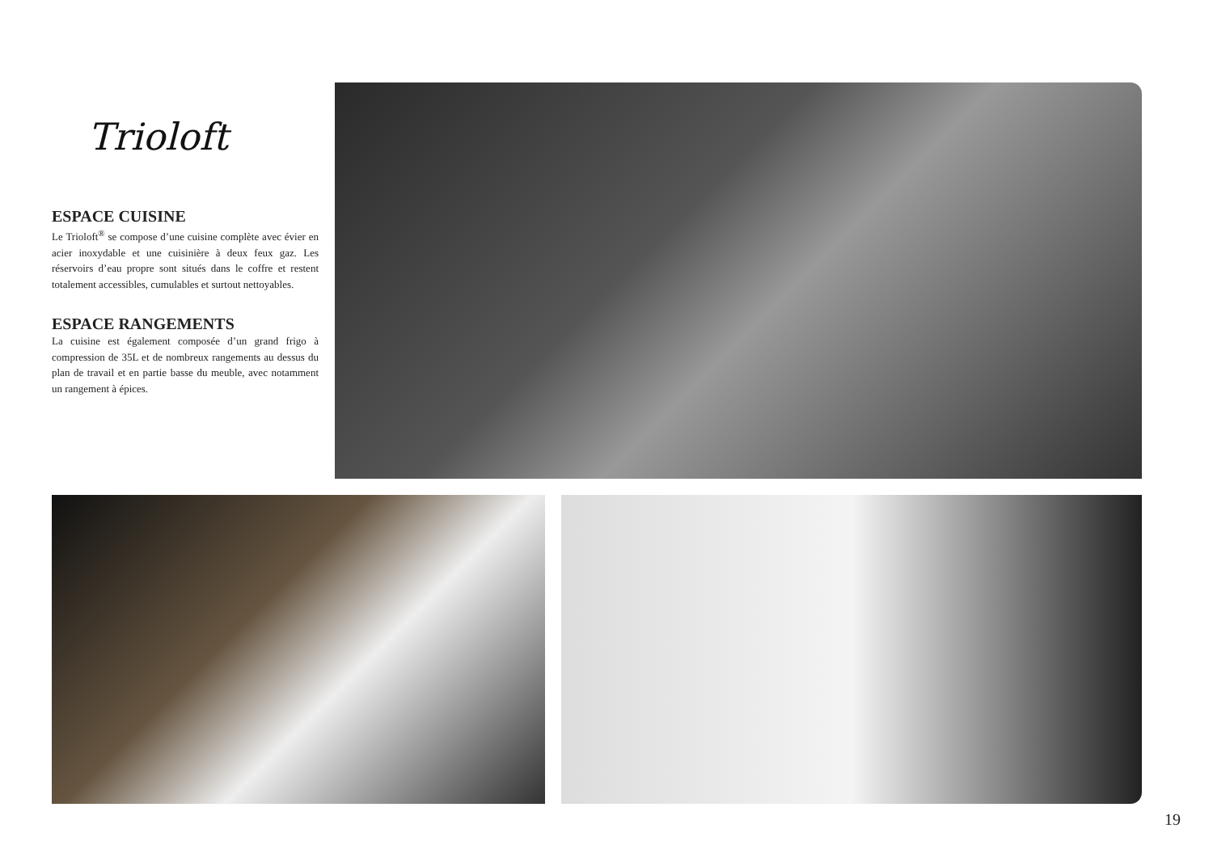Trioloft
ESPACE CUISINE
Le Trioloft<sup>®</sup> se compose d’une cuisine complète avec évier en acier inoxydable et une cuisinière à deux feux gaz. Les réservoirs d’eau propre sont situés dans le coffre et restent totalement accessibles, cumulables et surtout nettoyables.
ESPACE RANGEMENTS
La cuisine est également composée d’un grand frigo à compression de 35L et de nombreux rangements au dessus du plan de travail et en partie basse du meuble, avec notamment un rangement à épices.
19